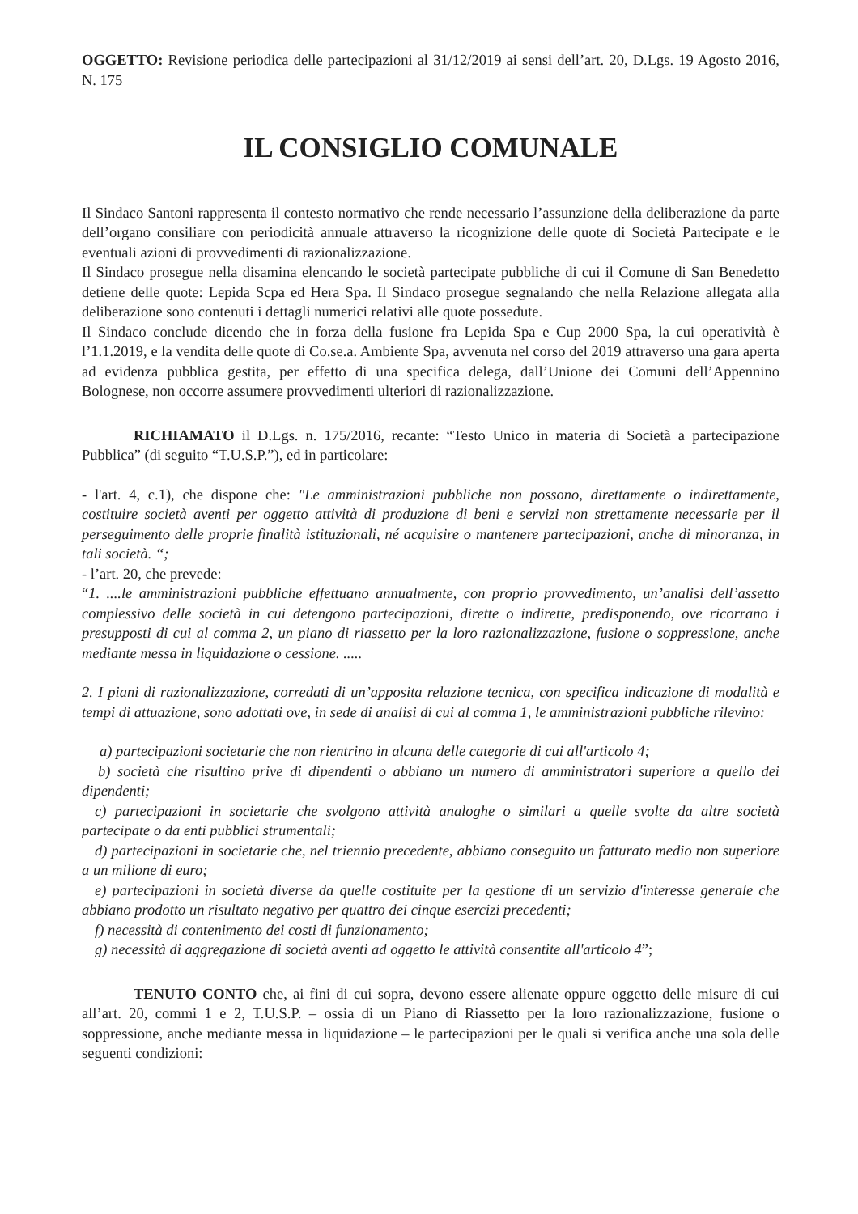OGGETTO: Revisione periodica delle partecipazioni al 31/12/2019 ai sensi dell’art. 20, D.Lgs. 19 Agosto 2016, N. 175
IL CONSIGLIO COMUNALE
Il Sindaco Santoni rappresenta il contesto normativo che rende necessario l’assunzione della deliberazione da parte dell’organo consiliare con periodicità annuale attraverso la ricognizione delle quote di Società Partecipate e le eventuali azioni di provvedimenti di razionalizzazione.
Il Sindaco prosegue nella disamina elencando le società partecipate pubbliche di cui il Comune di San Benedetto detiene delle quote: Lepida Scpa ed Hera Spa. Il Sindaco prosegue segnalando che nella Relazione allegata alla deliberazione sono contenuti i dettagli numerici relativi alle quote possedute.
Il Sindaco conclude dicendo che in forza della fusione fra Lepida Spa e Cup 2000 Spa, la cui operatività è l’1.1.2019, e la vendita delle quote di Co.se.a. Ambiente Spa, avvenuta nel corso del 2019 attraverso una gara aperta ad evidenza pubblica gestita, per effetto di una specifica delega, dall’Unione dei Comuni dell’Appennino Bolognese, non occorre assumere provvedimenti ulteriori di razionalizzazione.
RICHIAMATO il D.Lgs. n. 175/2016, recante: “Testo Unico in materia di Società a partecipazione Pubblica” (di seguito “T.U.S.P.”), ed in particolare:
- l'art. 4, c.1), che dispone che: "Le amministrazioni pubbliche non possono, direttamente o indirettamente, costituire società aventi per oggetto attività di produzione di beni e servizi non strettamente necessarie per il perseguimento delle proprie finalità istituzionali, né acquisire o mantenere partecipazioni, anche di minoranza, in tali società. “;
- l’art. 20, che prevede:
“1. ....le amministrazioni pubbliche effettuano annualmente, con proprio provvedimento, un’analisi dell’assetto complessivo delle società in cui detengono partecipazioni, dirette o indirette, predisponendo, ove ricorrano i presupposti di cui al comma 2, un piano di riassetto per la loro razionalizzazione, fusione o soppressione, anche mediante messa in liquidazione o cessione. .....
2. I piani di razionalizzazione, corredati di un’apposita relazione tecnica, con specifica indicazione di modalità e tempi di attuazione, sono adottati ove, in sede di analisi di cui al comma 1, le amministrazioni pubbliche rilevino:
a) partecipazioni societarie che non rientrino in alcuna delle categorie di cui all'articolo 4;
b) società che risultino prive di dipendenti o abbiano un numero di amministratori superiore a quello dei dipendenti;
c) partecipazioni in societarie che svolgono attività analoghe o similari a quelle svolte da altre società partecipate o da enti pubblici strumentali;
d) partecipazioni in societarie che, nel triennio precedente, abbiano conseguito un fatturato medio non superiore a un milione di euro;
e) partecipazioni in società diverse da quelle costituite per la gestione di un servizio d'interesse generale che abbiano prodotto un risultato negativo per quattro dei cinque esercizi precedenti;
f) necessità di contenimento dei costi di funzionamento;
g) necessità di aggregazione di società aventi ad oggetto le attività consentite all'articolo 4”;
TENUTO CONTO che, ai fini di cui sopra, devono essere alienate oppure oggetto delle misure di cui all’art. 20, commi 1 e 2, T.U.S.P. – ossia di un Piano di Riassetto per la loro razionalizzazione, fusione o soppressione, anche mediante messa in liquidazione – le partecipazioni per le quali si verifica anche una sola delle seguenti condizioni: